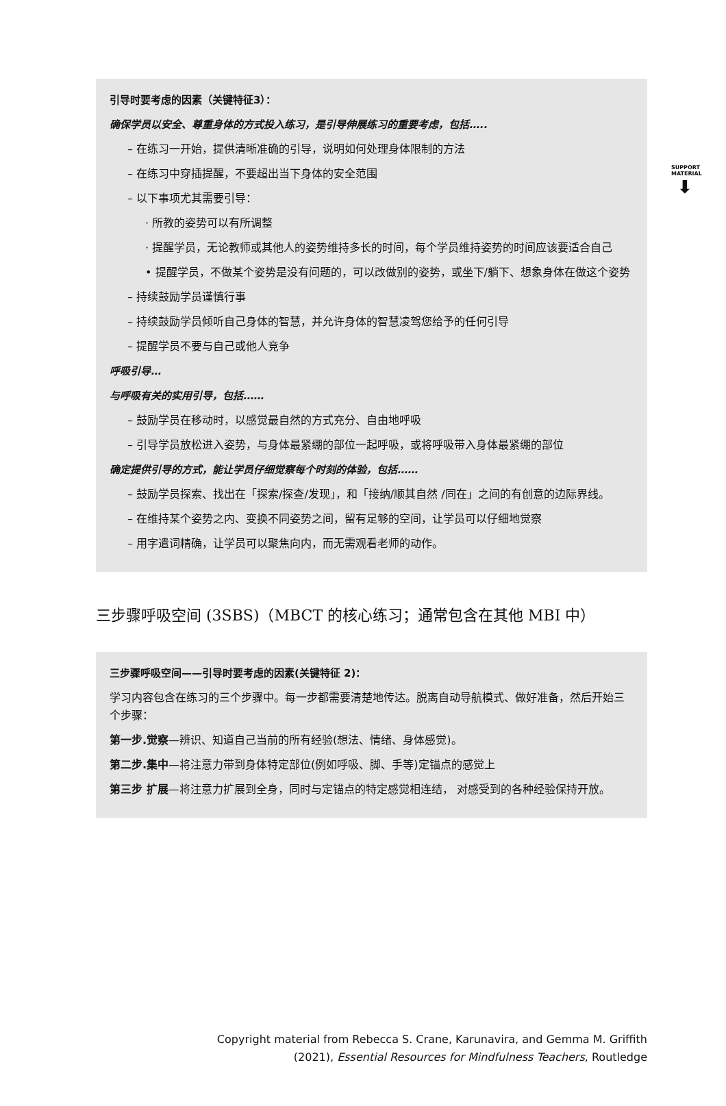SUPPORT MATERIAL
⬇
引导时要考虑的因素（关键特征3）：
确保学员以安全、尊重身体的方式投入练习，是引导伸展练习的重要考虑，包括…..
– 在练习一开始，提供清晰准确的引导，说明如何处理身体限制的方法
– 在练习中穿插提醒，不要超出当下身体的安全范围
– 以下事项尤其需要引导：
· 所教的姿势可以有所调整
· 提醒学员，无论教师或其他人的姿势维持多长的时间，每个学员维持姿势的时间应该要适合自己
• 提醒学员，不做某个姿势是没有问题的，可以改做别的姿势，或坐下/躺下、想象身体在做这个姿势
– 持续鼓励学员谨慎行事
– 持续鼓励学员倾听自己身体的智慧，并允许身体的智慧凌驾您给予的任何引导
– 提醒学员不要与自己或他人竞争
呼吸引导…
与呼吸有关的实用引导，包括……
– 鼓励学员在移动时，以感觉最自然的方式充分、自由地呼吸
– 引导学员放松进入姿势，与身体最紧绷的部位一起呼吸，或将呼吸带入身体最紧绷的部位
确定提供引导的方式，能让学员仔细觉察每个时刻的体验，包括……
– 鼓励学员探索、找出在「探索/探查/发现」，和「接纳/顺其自然 /同在」之间的有创意的边际界线。
– 在维持某个姿势之内、变换不同姿势之间，留有足够的空间，让学员可以仔细地觉察
– 用字遣词精确，让学员可以聚焦向内，而无需观看老师的动作。
三步骤呼吸空间 (3SBS)（MBCT 的核心练习；通常包含在其他 MBI 中）
三步骤呼吸空间——引导时要考虑的因素(关键特征 2)：
学习内容包含在练习的三个步骤中。每一步都需要清楚地传达。脱离自动导航模式、做好准备，然后开始三个步骤：
第一步.觉察—辨识、知道自己当前的所有经验(想法、情绪、身体感觉)。
第二步.集中—将注意力带到身体特定部位(例如呼吸、脚、手等)定锚点的感觉上
第三步 扩展—将注意力扩展到全身，同时与定锚点的特定感觉相连结， 对感受到的各种经验保持开放。
Copyright material from Rebecca S. Crane, Karunavira, and Gemma M. Griffith
(2021), Essential Resources for Mindfulness Teachers, Routledge